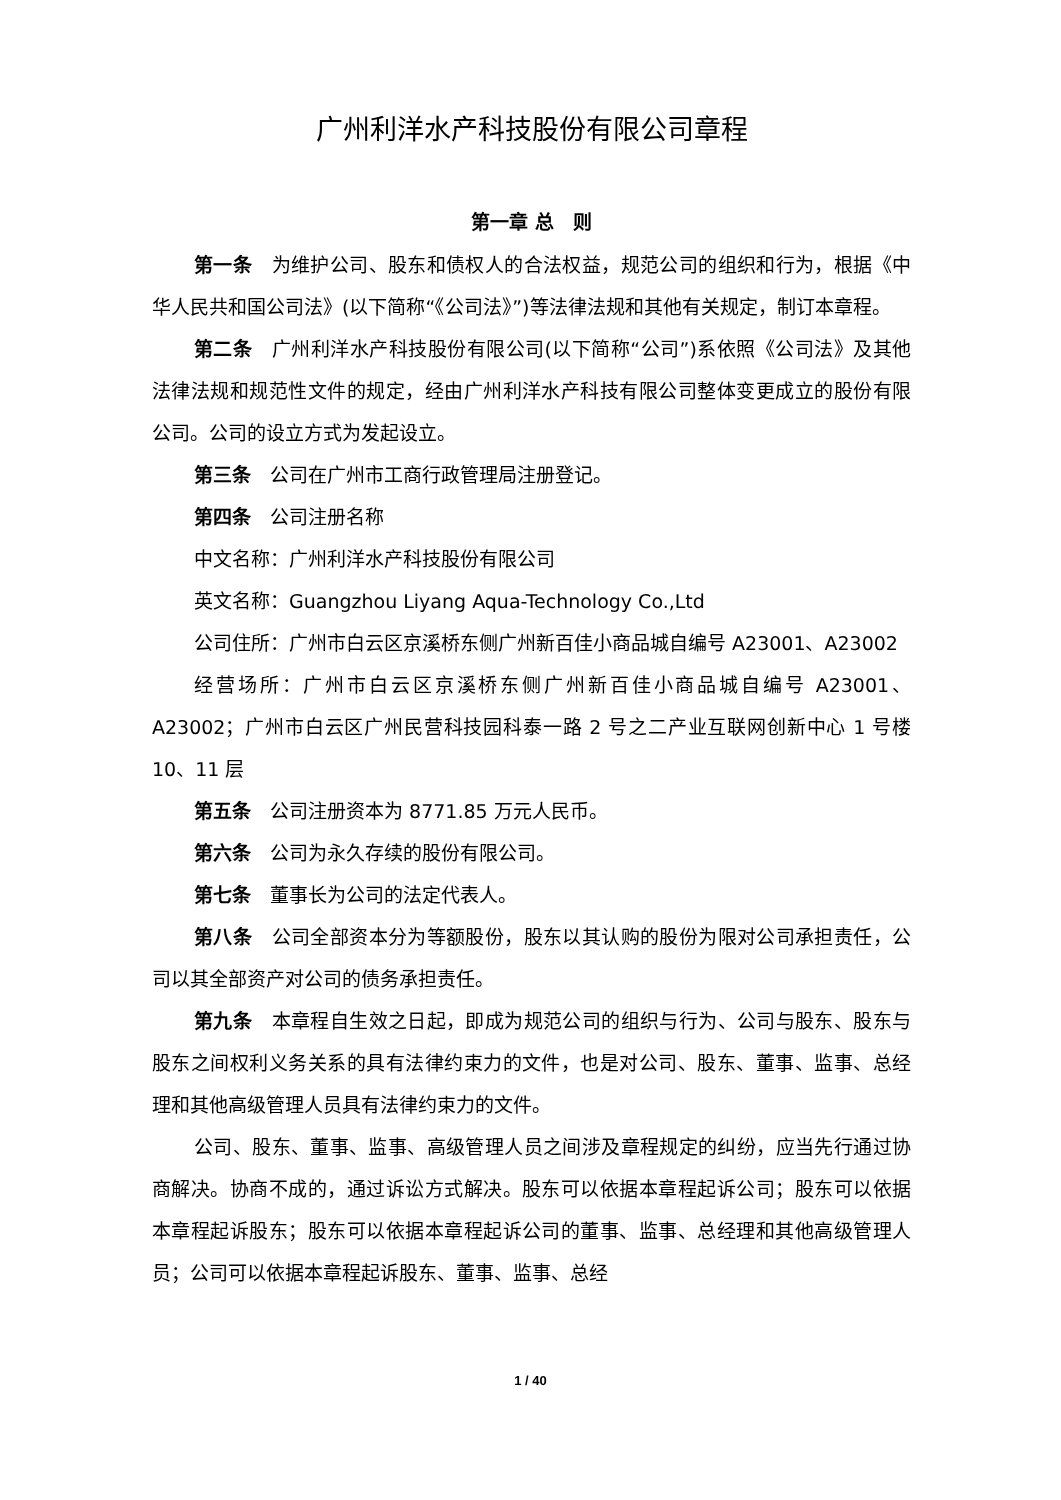广州利洋水产科技股份有限公司章程
第一章 总　则
第一条　为维护公司、股东和债权人的合法权益，规范公司的组织和行为，根据《中华人民共和国公司法》(以下简称“《公司法》”)等法律法规和其他有关规定，制订本章程。
第二条　广州利洋水产科技股份有限公司(以下简称“公司”)系依照《公司法》及其他法律法规和规范性文件的规定，经由广州利洋水产科技有限公司整体变更成立的股份有限公司。公司的设立方式为发起设立。
第三条　公司在广州市工商行政管理局注册登记。
第四条　公司注册名称
中文名称：广州利洋水产科技股份有限公司
英文名称：Guangzhou Liyang Aqua-Technology Co.,Ltd
公司住所：广州市白云区京溪桥东侧广州新百佳小商品城自编号 A23001、A23002
经营场所：广州市白云区京溪桥东侧广州新百佳小商品城自编号 A23001、A23002；广州市白云区广州民营科技园科泰一路 2 号之二产业互联网创新中心 1 号楼 10、11 层
第五条　公司注册资本为 8771.85 万元人民币。
第六条　公司为永久存续的股份有限公司。
第七条　董事长为公司的法定代表人。
第八条　公司全部资本分为等额股份，股东以其认购的股份为限对公司承担责任，公司以其全部资产对公司的债务承担责任。
第九条　本章程自生效之日起，即成为规范公司的组织与行为、公司与股东、股东与股东之间权利义务关系的具有法律约束力的文件，也是对公司、股东、董事、监事、总经理和其他高级管理人员具有法律约束力的文件。
公司、股东、董事、监事、高级管理人员之间涉及章程规定的纠纷，应当先行通过协商解决。协商不成的，通过诉讼方式解决。股东可以依据本章程起诉公司；股东可以依据本章程起诉股东；股东可以依据本章程起诉公司的董事、监事、总经理和其他高级管理人员；公司可以依据本章程起诉股东、董事、监事、总经
1 / 40